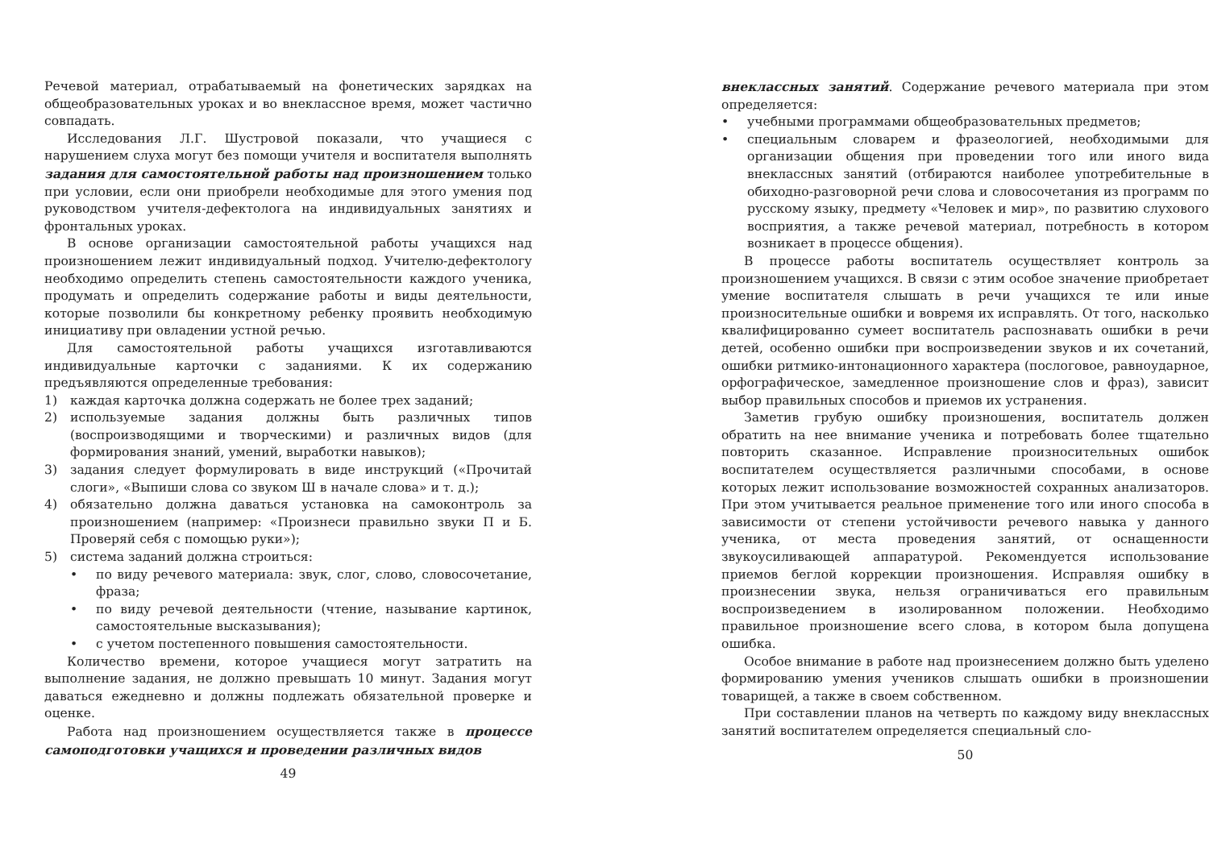Речевой материал, отрабатываемый на фонетических зарядках на общеобразовательных уроках и во внеклассное время, может частично совпадать.
Исследования Л.Г. Шустровой показали, что учащиеся с нарушением слуха могут без помощи учителя и воспитателя выполнять задания для самостоятельной работы над произношением только при условии, если они приобрели необходимые для этого умения под руководством учителя-дефектолога на индивидуальных занятиях и фронтальных уроках.
В основе организации самостоятельной работы учащихся над произношением лежит индивидуальный подход. Учителю-дефектологу необходимо определить степень самостоятельности каждого ученика, продумать и определить содержание работы и виды деятельности, которые позволили бы конкретному ребенку проявить необходимую инициативу при овладении устной речью.
Для самостоятельной работы учащихся изготавливаются индивидуальные карточки с заданиями. К их содержанию предъявляются определенные требования:
1) каждая карточка должна содержать не более трех заданий;
2) используемые задания должны быть различных типов (воспроизводящими и творческими) и различных видов (для формирования знаний, умений, выработки навыков);
3) задания следует формулировать в виде инструкций («Прочитай слоги», «Выпиши слова со звуком Ш в начале слова» и т. д.);
4) обязательно должна даваться установка на самоконтроль за произношением (например: «Произнеси правильно звуки П и Б. Проверяй себя с помощью руки»);
5) система заданий должна строиться:
• по виду речевого материала: звук, слог, слово, словосочетание, фраза;
• по виду речевой деятельности (чтение, называние картинок, самостоятельные высказывания);
• с учетом постепенного повышения самостоятельности.
Количество времени, которое учащиеся могут затратить на выполнение задания, не должно превышать 10 минут. Задания могут даваться ежедневно и должны подлежать обязательной проверке и оценке.
Работа над произношением осуществляется также в процессе самоподготовки учащихся и проведении различных видов
49
внеклассных занятий. Содержание речевого материала при этом определяется:
• учебными программами общеобразовательных предметов;
• специальным словарем и фразеологией, необходимыми для организации общения при проведении того или иного вида внеклассных занятий (отбираются наиболее употребительные в обиходно-разговорной речи слова и словосочетания из программ по русскому языку, предмету «Человек и мир», по развитию слухового восприятия, а также речевой материал, потребность в котором возникает в процессе общения).
В процессе работы воспитатель осуществляет контроль за произношением учащихся. В связи с этим особое значение приобретает умение воспитателя слышать в речи учащихся те или иные произносительные ошибки и вовремя их исправлять. От того, насколько квалифицированно сумеет воспитатель распознавать ошибки в речи детей, особенно ошибки при воспроизведении звуков и их сочетаний, ошибки ритмико-интонационного характера (послоговое, равноударное, орфографическое, замедленное произношение слов и фраз), зависит выбор правильных способов и приемов их устранения.
Заметив грубую ошибку произношения, воспитатель должен обратить на нее внимание ученика и потребовать более тщательно повторить сказанное. Исправление произносительных ошибок воспитателем осуществляется различными способами, в основе которых лежит использование возможностей сохранных анализаторов. При этом учитывается реальное применение того или иного способа в зависимости от степени устойчивости речевого навыка у данного ученика, от места проведения занятий, от оснащенности звукоусиливающей аппаратурой. Рекомендуется использование приемов беглой коррекции произношения. Исправляя ошибку в произнесении звука, нельзя ограничиваться его правильным воспроизведением в изолированном положении. Необходимо правильное произношение всего слова, в котором была допущена ошибка.
Особое внимание в работе над произнесением должно быть уделено формированию умения учеников слышать ошибки в произношении товарищей, а также в своем собственном.
При составлении планов на четверть по каждому виду внеклассных занятий воспитателем определяется специальный сло-
50